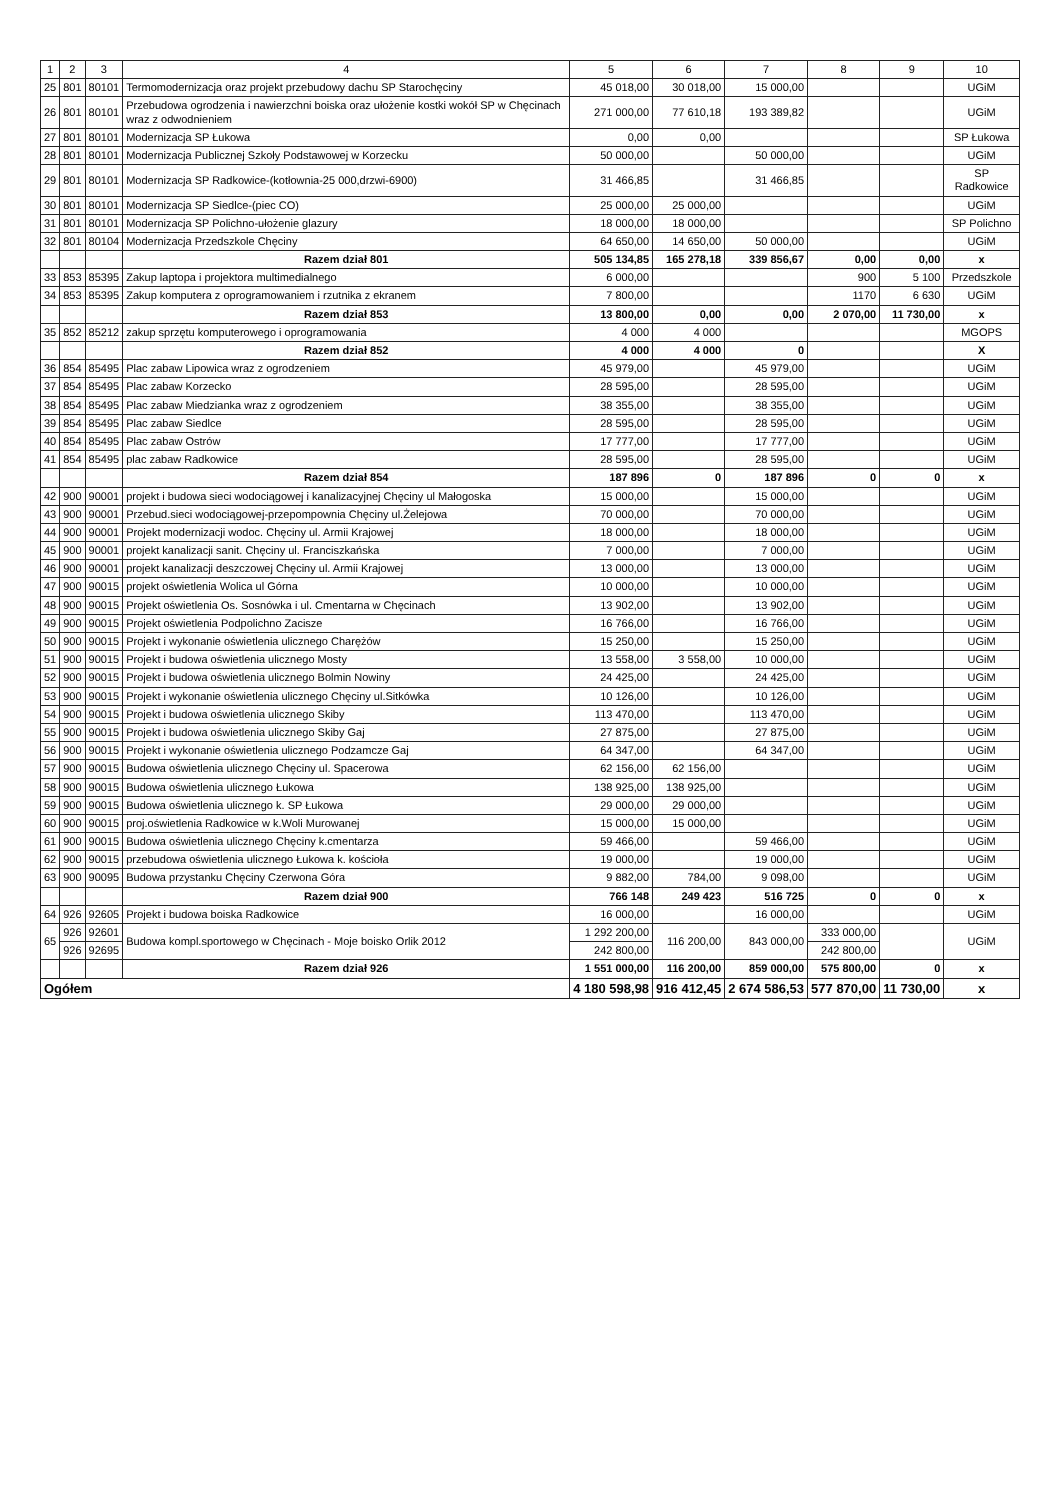| 1 | 2 | 3 | 4 | 5 | 6 | 7 | 8 | 9 | 10 |
| --- | --- | --- | --- | --- | --- | --- | --- | --- | --- |
| 25 | 801 | 80101 | Termomodernizacja oraz projekt przebudowy dachu SP Starochęciny | 45 018,00 | 30 018,00 | 15 000,00 | | | UGiM |
| 26 | 801 | 80101 | Przebudowa ogrodzenia i nawierzchni boiska oraz ułożenie kostki wokół SP w Chęcinach wraz z odwodnieniem | 271 000,00 | 77 610,18 | 193 389,82 | | | UGiM |
| 27 | 801 | 80101 | Modernizacja SP Łukowa | 0,00 | 0,00 | | | | SP Łukowa |
| 28 | 801 | 80101 | Modernizacja Publicznej Szkoły Podstawowej w Korzecku | 50 000,00 | | 50 000,00 | | | UGiM |
| 29 | 801 | 80101 | Modernizacja SP Radkowice-(kotłownia-25 000,drzwi-6900) | 31 466,85 | | 31 466,85 | | | SP Radkowice |
| 30 | 801 | 80101 | Modernizacja SP Siedlce-(piec CO) | 25 000,00 | 25 000,00 | | | | UGiM |
| 31 | 801 | 80101 | Modernizacja SP Polichno-ułożenie glazury | 18 000,00 | 18 000,00 | | | | SP Polichno |
| 32 | 801 | 80104 | Modernizacja Przedszkole Chęciny | 64 650,00 | 14 650,00 | 50 000,00 | | | UGiM |
| | | | Razem dział 801 | 505 134,85 | 165 278,18 | 339 856,67 | 0,00 | 0,00 | x |
| 33 | 853 | 85395 | Zakup laptopa i projektora multimedialnego | 6 000,00 | | | 900 | 5 100 | Przedszkole |
| 34 | 853 | 85395 | Zakup komputera z oprogramowaniem i rzutnika z ekranem | 7 800,00 | | | 1170 | 6 630 | UGiM |
| | | | Razem dział 853 | 13 800,00 | 0,00 | 0,00 | 2 070,00 | 11 730,00 | x |
| 35 | 852 | 85212 | zakup sprzętu komputerowego i oprogramowania | 4 000 | 4 000 | | | | MGOPS |
| | | | Razem dział 852 | 4 000 | 4 000 | 0 | | | X |
| 36 | 854 | 85495 | Plac zabaw Lipowica wraz z ogrodzeniem | 45 979,00 | | 45 979,00 | | | UGiM |
| 37 | 854 | 85495 | Plac zabaw Korzecko | 28 595,00 | | 28 595,00 | | | UGiM |
| 38 | 854 | 85495 | Plac zabaw Miedzianka wraz z ogrodzeniem | 38 355,00 | | 38 355,00 | | | UGiM |
| 39 | 854 | 85495 | Plac zabaw Siedlce | 28 595,00 | | 28 595,00 | | | UGiM |
| 40 | 854 | 85495 | Plac zabaw Ostrów | 17 777,00 | | 17 777,00 | | | UGiM |
| 41 | 854 | 85495 | plac zabaw Radkowice | 28 595,00 | | 28 595,00 | | | UGiM |
| | | | Razem dział 854 | 187 896 | 0 | 187 896 | 0 | 0 | x |
| 42 | 900 | 90001 | projekt i budowa sieci wodociągowej i kanalizacyjnej Chęciny ul Małogoska | 15 000,00 | | 15 000,00 | | | UGiM |
| 43 | 900 | 90001 | Przebud.sieci wodociągowej-przepompownia Chęciny ul.Żelejowa | 70 000,00 | | 70 000,00 | | | UGiM |
| 44 | 900 | 90001 | Projekt modernizacji wodoc. Chęciny ul. Armii Krajowej | 18 000,00 | | 18 000,00 | | | UGiM |
| 45 | 900 | 90001 | projekt kanalizacji sanit. Chęciny ul. Franciszkańska | 7 000,00 | | 7 000,00 | | | UGiM |
| 46 | 900 | 90001 | projekt kanalizacji deszczowej Chęciny ul. Armii Krajowej | 13 000,00 | | 13 000,00 | | | UGiM |
| 47 | 900 | 90015 | projekt oświetlenia Wolica ul Górna | 10 000,00 | | 10 000,00 | | | UGiM |
| 48 | 900 | 90015 | Projekt oświetlenia Os. Sosnówka i ul. Cmentarna w Chęcinach | 13 902,00 | | 13 902,00 | | | UGiM |
| 49 | 900 | 90015 | Projekt oświetlenia Podpolichno Zacisze | 16 766,00 | | 16 766,00 | | | UGiM |
| 50 | 900 | 90015 | Projekt i wykonanie oświetlenia ulicznego Charężów | 15 250,00 | | 15 250,00 | | | UGiM |
| 51 | 900 | 90015 | Projekt i budowa oświetlenia ulicznego Mosty | 13 558,00 | 3 558,00 | 10 000,00 | | | UGiM |
| 52 | 900 | 90015 | Projekt i budowa oświetlenia ulicznego Bolmin Nowiny | 24 425,00 | | 24 425,00 | | | UGiM |
| 53 | 900 | 90015 | Projekt i wykonanie oświetlenia ulicznego Chęciny ul.Sitkówka | 10 126,00 | | 10 126,00 | | | UGiM |
| 54 | 900 | 90015 | Projekt i budowa oświetlenia ulicznego Skiby | 113 470,00 | | 113 470,00 | | | UGiM |
| 55 | 900 | 90015 | Projekt i budowa oświetlenia ulicznego Skiby Gaj | 27 875,00 | | 27 875,00 | | | UGiM |
| 56 | 900 | 90015 | Projekt i wykonanie oświetlenia ulicznego Podzamcze Gaj | 64 347,00 | | 64 347,00 | | | UGiM |
| 57 | 900 | 90015 | Budowa oświetlenia ulicznego Chęciny ul. Spacerowa | 62 156,00 | 62 156,00 | | | | UGiM |
| 58 | 900 | 90015 | Budowa oświetlenia ulicznego Łukowa | 138 925,00 | 138 925,00 | | | | UGiM |
| 59 | 900 | 90015 | Budowa oświetlenia ulicznego k. SP Łukowa | 29 000,00 | 29 000,00 | | | | UGiM |
| 60 | 900 | 90015 | proj.oświetlenia Radkowice w k.Woli Murowanej | 15 000,00 | 15 000,00 | | | | UGiM |
| 61 | 900 | 90015 | Budowa oświetlenia ulicznego Chęciny k.cmentarza | 59 466,00 | | 59 466,00 | | | UGiM |
| 62 | 900 | 90015 | przebudowa oświetlenia ulicznego Łukowa k. kościoła | 19 000,00 | | 19 000,00 | | | UGiM |
| 63 | 900 | 90095 | Budowa przystanku Chęciny Czerwona Góra | 9 882,00 | 784,00 | 9 098,00 | | | UGiM |
| | | | Razem dział 900 | 766 148 | 249 423 | 516 725 | 0 | 0 | x |
| 64 | 926 | 92605 | Projekt i budowa boiska Radkowice | 16 000,00 | | 16 000,00 | | | UGiM |
| 65 | 926 | 92601 | Budowa kompl.sportowego w Chęcinach - Moje boisko Orlik 2012 | 1 292 200,00 | 116 200,00 | 843 000,00 | 333 000,00 | | UGiM |
| | 926 | 92695 | | 242 800,00 | | | 242 800,00 | | |
| | | | Razem dział 926 | 1 551 000,00 | 116 200,00 | 859 000,00 | 575 800,00 | 0 | x |
| Ogółem | | | | 4 180 598,98 | 916 412,45 | 2 674 586,53 | 577 870,00 | 11 730,00 | x |